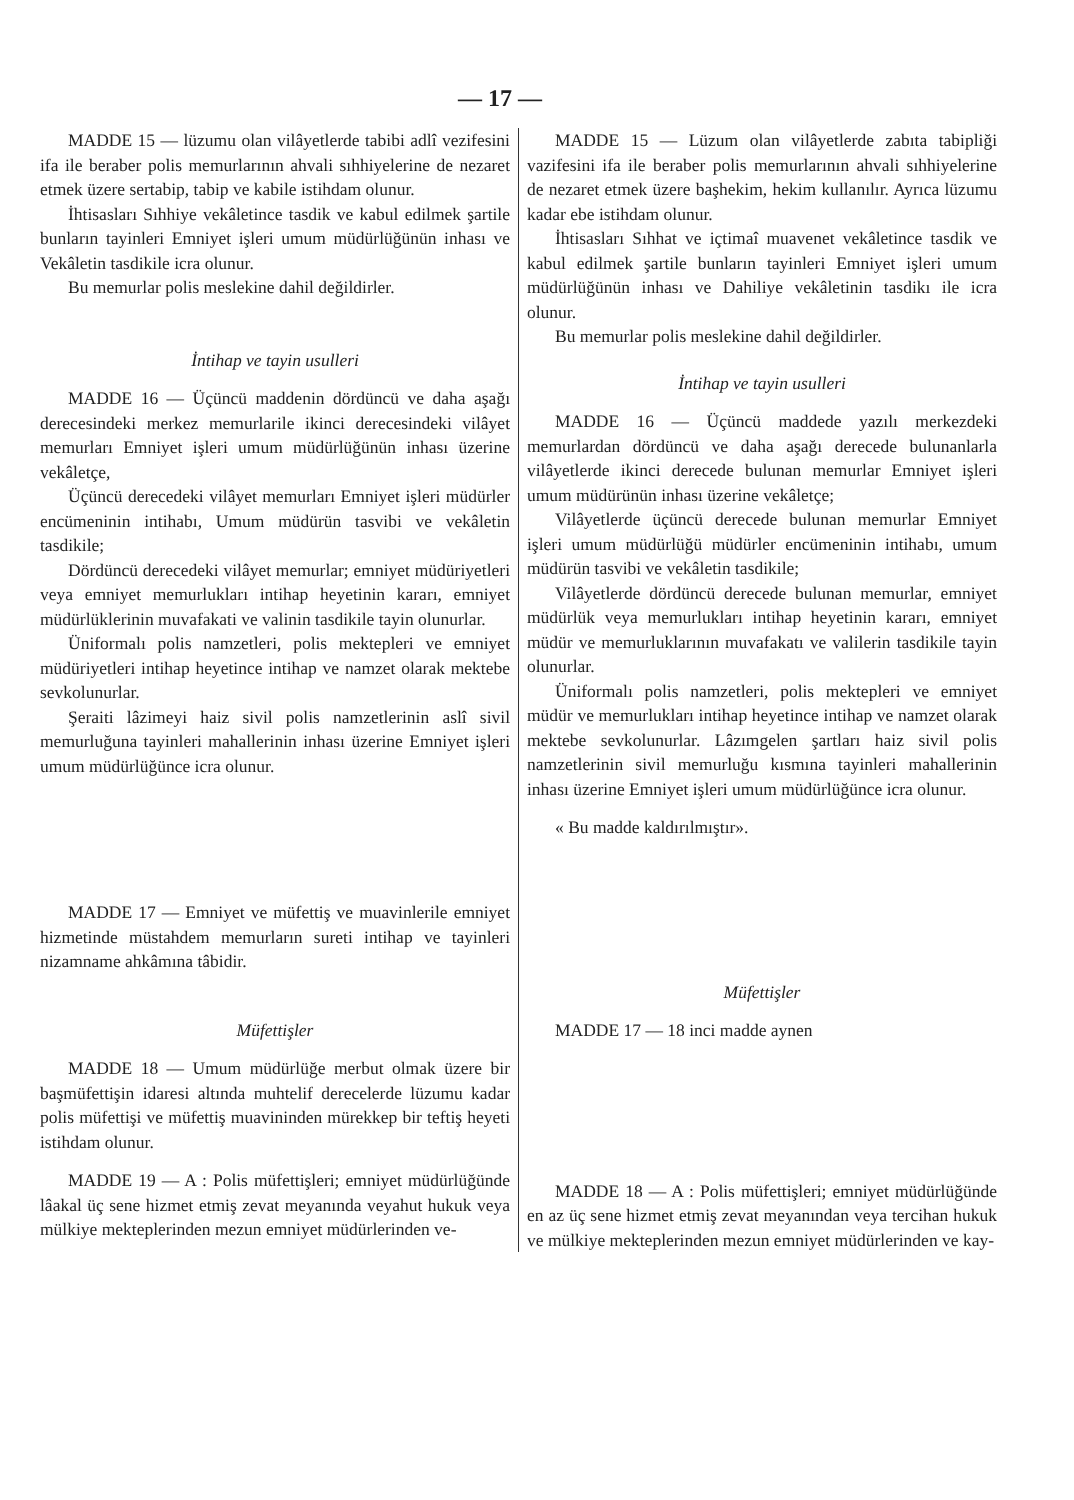— 17 —
MADDE 15 — lüzumu olan vilâyetlerde tabibi adlî vezifesini ifa ile beraber polis memurlarının ahvali sıhhiyelerine de nezaret etmek üzere sertabip, tabip ve kabile istihdam olunur.
İhtisasları Sıhhiye vekâletince tasdik ve kabul edilmek şartile bunların tayinleri Emniyet işleri umum müdürlüğünün inhası ve Vekâletin tasdikile icra olunur.
Bu memurlar polis meslekine dahil değildirler.
İntihap ve tayin usulleri
MADDE 16 — Üçüncü maddenin dördüncü ve daha aşağı derecesindeki merkez memurlarile ikinci derecesindeki vilâyet memurları Emniyet işleri umum müdürlüğünün inhası üzerine vekâletçe,
Üçüncü derecedeki vilâyet memurları Emniyet işleri müdürler encümeninin intihabı, Umum müdürün tasvibi ve vekâletin tasdikile;
Dördüncü derecedeki vilâyet memurlar; emniyet müdüriyetleri veya emniyet memurlukları intihap heyetinin kararı, emniyet müdürlüklerinin muvafakati ve valinin tasdikile tayin olunurlar.
Üniformalı polis namzetleri, polis mektepleri ve emniyet müdüriyetleri intihap heyetince intihap ve namzet olarak mektebe sevkolunurlar.
Şeraiti lâzimeyi haiz sivil polis namzetlerinin aslî sivil memurluğuna tayinleri mahallerinin inhası üzerine Emniyet işleri umum müdürlüğünce icra olunur.
MADDE 17 — Emniyet ve müfettiş ve muavinlerile emniyet hizmetinde müstahdem memurların sureti intihap ve tayinleri nizamname ahkâmına tâbidir.
Müfettişler
MADDE 18 — Umum müdürlüğe merbut olmak üzere bir başmüfettişin idaresi altında muhtelif derecelerde lüzumu kadar polis müfettişi ve müfettiş muavininden mürekkep bir teftiş heyeti istihdam olunur.
MADDE 19 — A : Polis müfettişleri; emniyet müdürlüğünde lâakal üç sene hizmet etmiş zevat meyanında veyahut hukuk veya mülkiye mekteplerinden mezun emniyet müdürlerinden ve-
MADDE 15 — Lüzum olan vilâyetlerde zabıta tabipliği vazifesini ifa ile beraber polis memurlarının ahvali sıhhiyelerine de nezaret etmek üzere başhekim, hekim kullanılır. Ayrıca lüzumu kadar ebe istihdam olunur.
İhtisasları Sıhhat ve içtimaî muavenet vekâletince tasdik ve kabul edilmek şartile bunların tayinleri Emniyet işleri umum müdürlüğünün inhası ve Dahiliye vekâletinin tasdikı ile icra olunur.
Bu memurlar polis meslekine dahil değildirler.
İntihap ve tayin usulleri
MADDE 16 — Üçüncü maddede yazılı merkezdeki memurlardan dördüncü ve daha aşağı derecede bulunanlarla vilâyetlerde ikinci derecede bulunan memurlar Emniyet işleri umum müdürünün inhası üzerine vekâletçe;
Vilâyetlerde üçüncü derecede bulunan memurlar Emniyet işleri umum müdürlüğü müdürler encümeninin intihabı, umum müdürün tasvibi ve vekâletin tasdikile;
Vilâyetlerde dördüncü derecede bulunan memurlar, emniyet müdürlük veya memurlukları intihap heyetinin kararı, emniyet müdür ve memurluklarının muvafakatı ve valilerin tasdikile tayin olunurlar.
Üniformalı polis namzetleri, polis mektepleri ve emniyet müdür ve memurlukları intihap heyetince intihap ve namzet olarak mektebe sevkolunurlar. Lâzımgelen şartları haiz sivil polis namzetlerinin sivil memurluğu kısmına tayinleri mahallerinin inhası üzerine Emniyet işleri umum müdürlüğünce icra olunur.
« Bu madde kaldırılmıştır».
Müfettişler
MADDE 17 — 18 inci madde aynen
MADDE 18 — A : Polis müfettişleri; emniyet müdürlüğünde en az üç sene hizmet etmiş zevat meyanından veya tercihan hukuk ve mülkiye mekteplerinden mezun emniyet müdürlerinden ve kay-